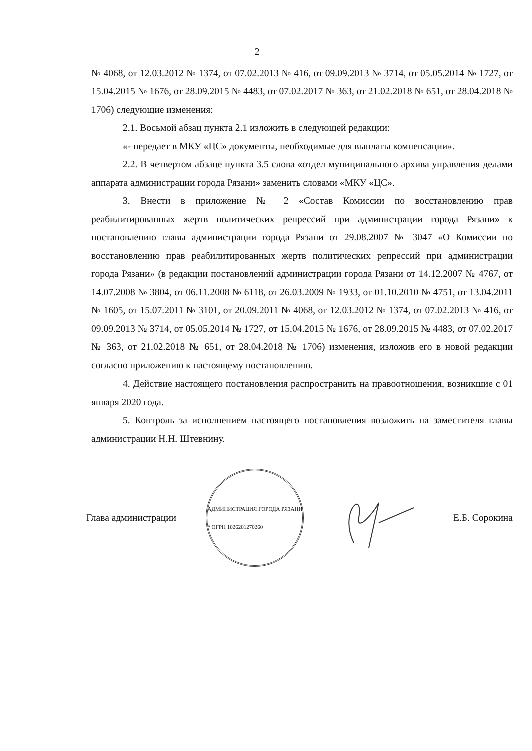2
№ 4068, от 12.03.2012 № 1374, от 07.02.2013 № 416, от 09.09.2013 № 3714, от 05.05.2014 № 1727, от 15.04.2015 № 1676, от 28.09.2015 № 4483, от 07.02.2017 № 363, от 21.02.2018 № 651, от 28.04.2018 № 1706) следующие изменения:
2.1. Восьмой абзац пункта 2.1 изложить в следующей редакции:
«- передает в МКУ «ЦС» документы, необходимые для выплаты компенсации».
2.2. В четвертом абзаце пункта 3.5 слова «отдел муниципального архива управления делами аппарата администрации города Рязани» заменить словами «МКУ «ЦС».
3. Внести в приложение № 2 «Состав Комиссии по восстановлению прав реабилитированных жертв политических репрессий при администрации города Рязани» к постановлению главы администрации города Рязани от 29.08.2007 № 3047 «О Комиссии по восстановлению прав реабилитированных жертв политических репрессий при администрации города Рязани» (в редакции постановлений администрации города Рязани от 14.12.2007 № 4767, от 14.07.2008 № 3804, от 06.11.2008 № 6118, от 26.03.2009 № 1933, от 01.10.2010 № 4751, от 13.04.2011 № 1605, от 15.07.2011 № 3101, от 20.09.2011 № 4068, от 12.03.2012 № 1374, от 07.02.2013 № 416, от 09.09.2013 № 3714, от 05.05.2014 № 1727, от 15.04.2015 № 1676, от 28.09.2015 № 4483, от 07.02.2017 № 363, от 21.02.2018 № 651, от 28.04.2018 № 1706) изменения, изложив его в новой редакции согласно приложению к настоящему постановлению.
4. Действие настоящего постановления распространить на правоотношения, возникшие с 01 января 2020 года.
5. Контроль за исполнением настоящего постановления возложить на заместителя главы администрации Н.Н. Штевнину.
Глава администрации
АДМИНИСТРАЦИЯ ГОРОДА РЯЗАНИ * ОГРН 1026201270260
Е.Б. Сорокина